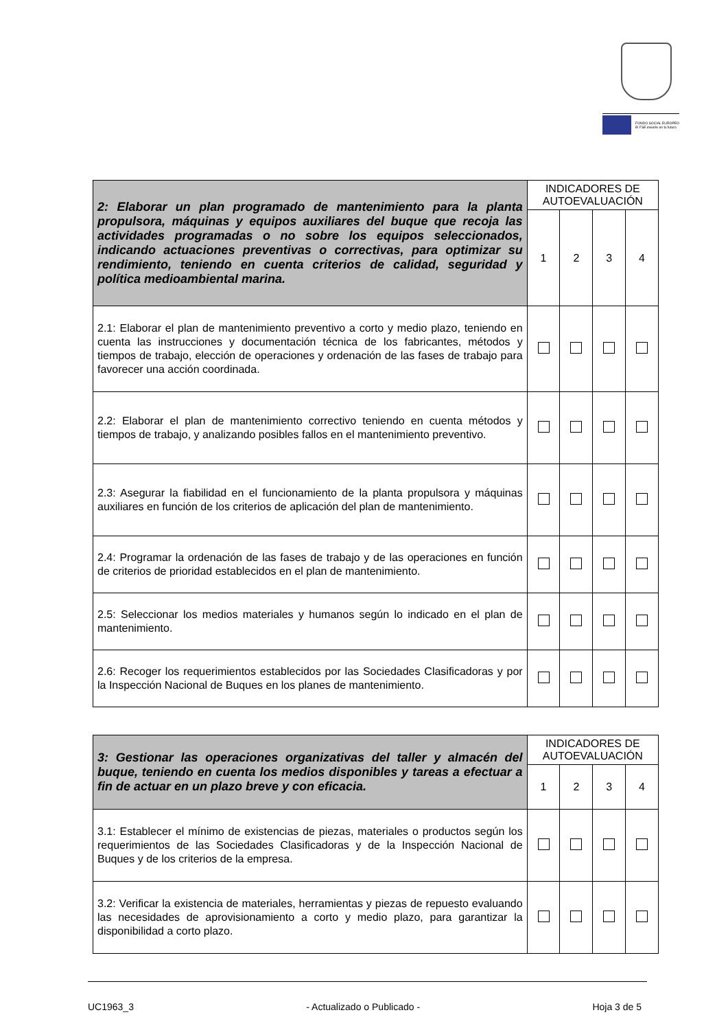FONDO SOCIAL EUROPEO
El FSE invierte en tu futuro
| 2: Elaborar un plan programado de mantenimiento para la planta propulsora, máquinas y equipos auxiliares del buque que recoja las actividades programadas o no sobre los equipos seleccionados, indicando actuaciones preventivas o correctivas, para optimizar su rendimiento, teniendo en cuenta criterios de calidad, seguridad y política medioambiental marina. | INDICADORES DE AUTOEVALUACIÓN | | | |
| | 1 | 2 | 3 | 4 |
| 2.1: Elaborar el plan de mantenimiento preventivo a corto y medio plazo, teniendo en cuenta las instrucciones y documentación técnica de los fabricantes, métodos y tiempos de trabajo, elección de operaciones y ordenación de las fases de trabajo para favorecer una acción coordinada. | | | | |
| 2.2: Elaborar el plan de mantenimiento correctivo teniendo en cuenta métodos y tiempos de trabajo, y analizando posibles fallos en el mantenimiento preventivo. | | | | |
| 2.3: Asegurar la fiabilidad en el funcionamiento de la planta propulsora y máquinas auxiliares en función de los criterios de aplicación del plan de mantenimiento. | | | | |
| 2.4: Programar la ordenación de las fases de trabajo y de las operaciones en función de criterios de prioridad establecidos en el plan de mantenimiento. | | | | |
| 2.5: Seleccionar los medios materiales y humanos según lo indicado en el plan de mantenimiento. | | | | |
| 2.6: Recoger los requerimientos establecidos por las Sociedades Clasificadoras y por la Inspección Nacional de Buques en los planes de mantenimiento. | | | | |
| 3: Gestionar las operaciones organizativas del taller y almacén del buque, teniendo en cuenta los medios disponibles y tareas a efectuar a fin de actuar en un plazo breve y con eficacia. | INDICADORES DE AUTOEVALUACIÓN | | | |
| | 1 | 2 | 3 | 4 |
| 3.1: Establecer el mínimo de existencias de piezas, materiales o productos según los requerimientos de las Sociedades Clasificadoras y de la Inspección Nacional de Buques y de los criterios de la empresa. | | | | |
| 3.2: Verificar la existencia de materiales, herramientas y piezas de repuesto evaluando las necesidades de aprovisionamiento a corto y medio plazo, para garantizar la disponibilidad a corto plazo. | | | | |
UC1963_3 - Actualizado o Publicado - Hoja 3 de 5